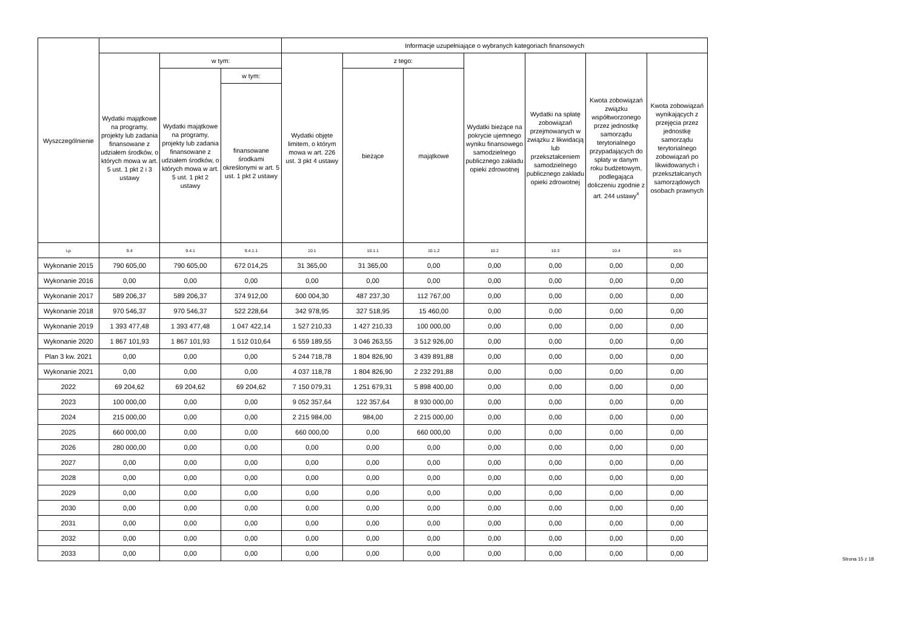| Wyszczególnienie | | | | Informacje uzupełniające o wybranych kategoriach finansowych | | | | | | |
| --- | --- | --- | --- | --- | --- | --- | --- | --- | --- | --- |
| | Wydatki majątkowe na programy, projekty lub zadania finansowane z udziałem środków, o których mowa w art. 5 ust. 1 pkt 2 i 3 ustawy | w tym: | | Wydatki objęte limitem, o którym mowa w art. 226 ust. 3 pkt 4 ustawy | z tego: | | Wydatki bieżące na pokrycie ujemnego wyniku finansowego samodzielnego publicznego zakładu opieki zdrowotnej | Wydatki na spłatę zobowiązań przejmowanych w związku z likwidacją lub przekształceniem samodzielnego publicznego zakładu opieki zdrowotnej | Kwota zobowiązań związku współtworzonego przez jednostkę samorządu terytorialnego przypadających do spłaty w danym roku budżetowym, podlegająca doliczeniu zgodnie z art. 244 ustawy<sup>x</sup> | Kwota zobowiązań wynikających z przejęcia przez jednostkę samorządu terytorialnego zobowiązań po likwidowanych i przekształcanych samorządowych osobach prawnych |
| | | Wydatki majątkowe na programy, projekty lub zadania finansowane z udziałem środków, o których mowa w art. 5 ust. 1 pkt 2 ustawy | w tym: | | bieżące | majątkowe | | | | |
| | | | finansowane środkami określonymi w art. 5 ust. 1 pkt 2 ustawy | | | | | | | |
| Lp | 9.4 | 9.4.1 | 9.4.1.1 | 10.1 | 10.1.1 | 10.1.2 | 10.2 | 10.3 | 10.4 | 10.5 |
| Wykonanie 2015 | 790 605,00 | 790 605,00 | 672 014,25 | 31 365,00 | 31 365,00 | 0,00 | 0,00 | 0,00 | 0,00 | 0,00 |
| Wykonanie 2016 | 0,00 | 0,00 | 0,00 | 0,00 | 0,00 | 0,00 | 0,00 | 0,00 | 0,00 | 0,00 |
| Wykonanie 2017 | 589 206,37 | 589 206,37 | 374 912,00 | 600 004,30 | 487 237,30 | 112 767,00 | 0,00 | 0,00 | 0,00 | 0,00 |
| Wykonanie 2018 | 970 546,37 | 970 546,37 | 522 228,64 | 342 978,95 | 327 518,95 | 15 460,00 | 0,00 | 0,00 | 0,00 | 0,00 |
| Wykonanie 2019 | 1 393 477,48 | 1 393 477,48 | 1 047 422,14 | 1 527 210,33 | 1 427 210,33 | 100 000,00 | 0,00 | 0,00 | 0,00 | 0,00 |
| Wykonanie 2020 | 1 867 101,93 | 1 867 101,93 | 1 512 010,64 | 6 559 189,55 | 3 046 263,55 | 3 512 926,00 | 0,00 | 0,00 | 0,00 | 0,00 |
| Plan 3 kw. 2021 | 0,00 | 0,00 | 0,00 | 5 244 718,78 | 1 804 826,90 | 3 439 891,88 | 0,00 | 0,00 | 0,00 | 0,00 |
| Wykonanie 2021 | 0,00 | 0,00 | 0,00 | 4 037 118,78 | 1 804 826,90 | 2 232 291,88 | 0,00 | 0,00 | 0,00 | 0,00 |
| 2022 | 69 204,62 | 69 204,62 | 69 204,62 | 7 150 079,31 | 1 251 679,31 | 5 898 400,00 | 0,00 | 0,00 | 0,00 | 0,00 |
| 2023 | 100 000,00 | 0,00 | 0,00 | 9 052 357,64 | 122 357,64 | 8 930 000,00 | 0,00 | 0,00 | 0,00 | 0,00 |
| 2024 | 215 000,00 | 0,00 | 0,00 | 2 215 984,00 | 984,00 | 2 215 000,00 | 0,00 | 0,00 | 0,00 | 0,00 |
| 2025 | 660 000,00 | 0,00 | 0,00 | 660 000,00 | 0,00 | 660 000,00 | 0,00 | 0,00 | 0,00 | 0,00 |
| 2026 | 280 000,00 | 0,00 | 0,00 | 0,00 | 0,00 | 0,00 | 0,00 | 0,00 | 0,00 | 0,00 |
| 2027 | 0,00 | 0,00 | 0,00 | 0,00 | 0,00 | 0,00 | 0,00 | 0,00 | 0,00 | 0,00 |
| 2028 | 0,00 | 0,00 | 0,00 | 0,00 | 0,00 | 0,00 | 0,00 | 0,00 | 0,00 | 0,00 |
| 2029 | 0,00 | 0,00 | 0,00 | 0,00 | 0,00 | 0,00 | 0,00 | 0,00 | 0,00 | 0,00 |
| 2030 | 0,00 | 0,00 | 0,00 | 0,00 | 0,00 | 0,00 | 0,00 | 0,00 | 0,00 | 0,00 |
| 2031 | 0,00 | 0,00 | 0,00 | 0,00 | 0,00 | 0,00 | 0,00 | 0,00 | 0,00 | 0,00 |
| 2032 | 0,00 | 0,00 | 0,00 | 0,00 | 0,00 | 0,00 | 0,00 | 0,00 | 0,00 | 0,00 |
| 2033 | 0,00 | 0,00 | 0,00 | 0,00 | 0,00 | 0,00 | 0,00 | 0,00 | 0,00 | 0,00 |
Strona 15 z 18